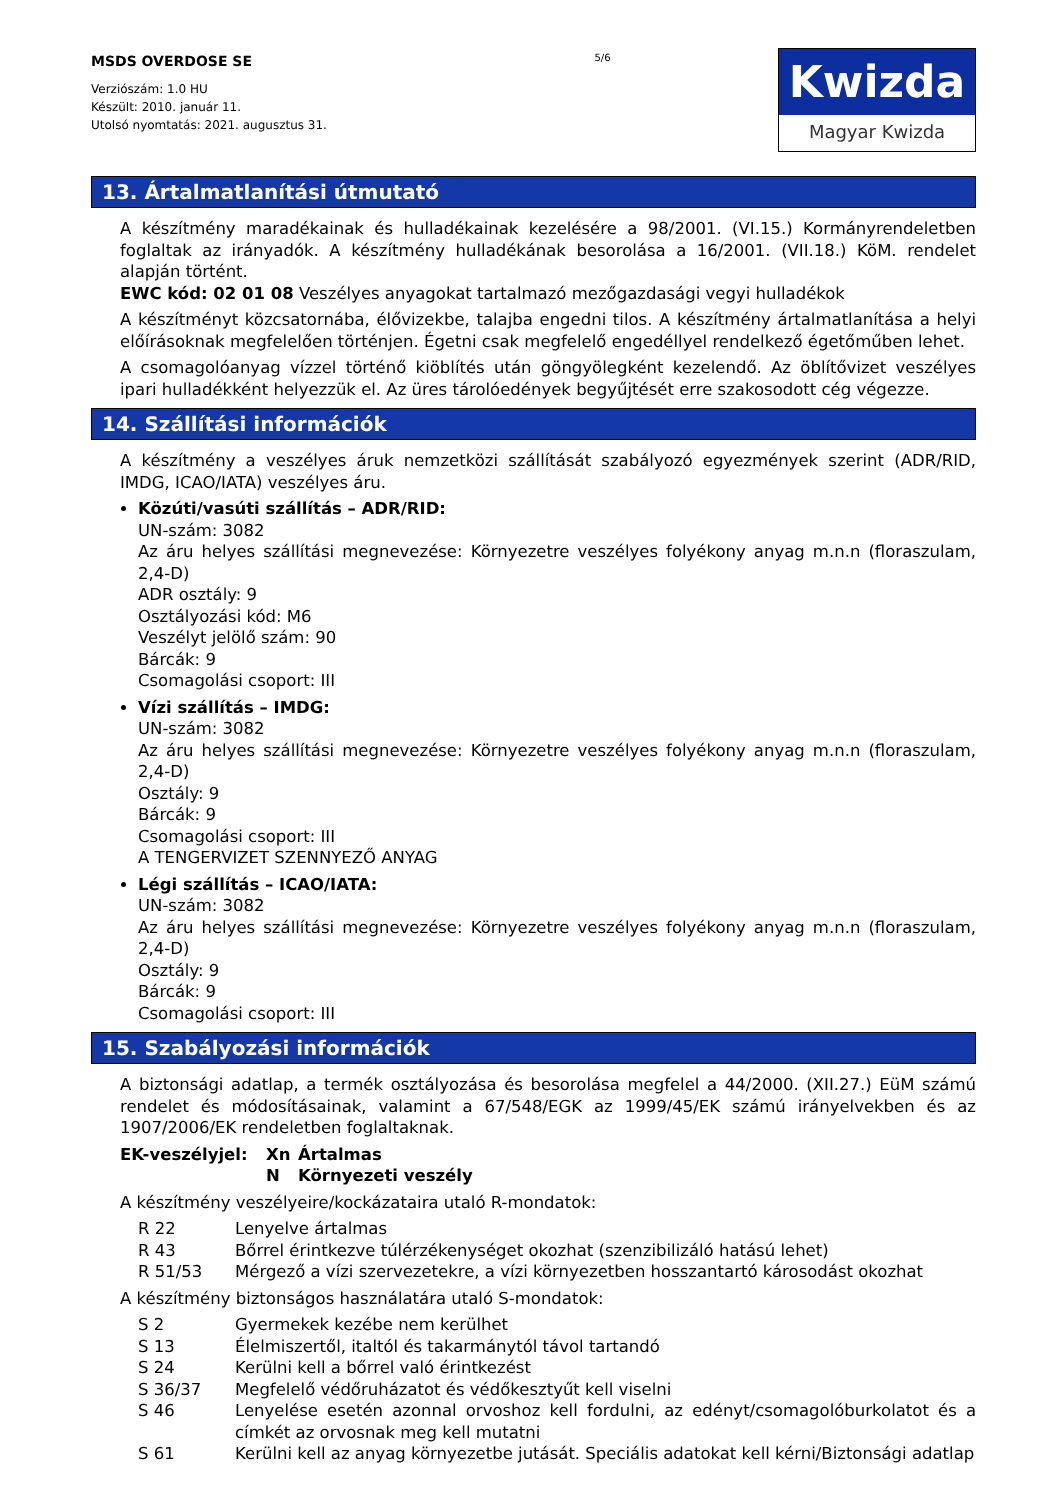MSDS OVERDOSE SE
Verziószám: 1.0 HU
Készült: 2010. január 11.
Utolsó nyomtatás: 2021. augusztus 31.
5/6
Kwizda
Magyar Kwizda
13. Ártalmatlanítási útmutató
A készítmény maradékainak és hulladékainak kezelésére a 98/2001. (VI.15.) Kormányrendeletben foglaltak az irányadók. A készítmény hulladékának besorolása a 16/2001. (VII.18.) KöM. rendelet alapján történt.
EWC kód: 02 01 08 Veszélyes anyagokat tartalmazó mezőgazdasági vegyi hulladékok
A készítményt közcsatornába, élővizekbe, talajba engedni tilos. A készítmény ártalmatlanítása a helyi előírásoknak megfelelően történjen. Égetni csak megfelelő engedéllyel rendelkező égetőműben lehet.
A csomagolóanyag vízzel történő kiöblítés után göngyölegként kezelendő. Az öblítővizet veszélyes ipari hulladékként helyezzük el. Az üres tárolóedények begyűjtését erre szakosodott cég végezze.
14. Szállítási információk
A készítmény a veszélyes áruk nemzetközi szállítását szabályozó egyezmények szerint (ADR/RID, IMDG, ICAO/IATA) veszélyes áru.
Közúti/vasúti szállítás – ADR/RID:
UN-szám: 3082
Az áru helyes szállítási megnevezése: Környezetre veszélyes folyékony anyag m.n.n (floraszulam, 2,4-D)
ADR osztály: 9
Osztályozási kód: M6
Veszélyt jelölő szám: 90
Bárcák: 9
Csomagolási csoport: III
Vízi szállítás – IMDG:
UN-szám: 3082
Az áru helyes szállítási megnevezése: Környezetre veszélyes folyékony anyag m.n.n (floraszulam, 2,4-D)
Osztály: 9
Bárcák: 9
Csomagolási csoport: III
A TENGERVIZET SZENNYEZŐ ANYAG
Légi szállítás – ICAO/IATA:
UN-szám: 3082
Az áru helyes szállítási megnevezése: Környezetre veszélyes folyékony anyag m.n.n (floraszulam, 2,4-D)
Osztály: 9
Bárcák: 9
Csomagolási csoport: III
15. Szabályozási információk
A biztonsági adatlap, a termék osztályozása és besorolása megfelel a 44/2000. (XII.27.) EüM számú rendelet és módosításainak, valamint a 67/548/EGK az 1999/45/EK számú irányelvekben és az 1907/2006/EK rendeletben foglaltaknak.
| EK-veszélyjel: | Xn | Ártalmas |
| | N | Környezeti veszély |
A készítmény veszélyeire/kockázataira utaló R-mondatok:
| R 22 | Lenyelve ártalmas |
| R 43 | Bőrrel érintkezve túlérzékenységet okozhat (szenzibilizáló hatású lehet) |
| R 51/53 | Mérgező a vízi szervezetekre, a vízi környezetben hosszantartó károsodást okozhat |
A készítmény biztonságos használatára utaló S-mondatok:
| S 2 | Gyermekek kezébe nem kerülhet |
| S 13 | Élelmiszertől, italtól és takarmánytól távol tartandó |
| S 24 | Kerülni kell a bőrrel való érintkezést |
| S 36/37 | Megfelelő védőruházatot és védőkesztyűt kell viselni |
| S 46 | Lenyelése esetén azonnal orvoshoz kell fordulni, az edényt/csomagolóburkolatot és a címkét az orvosnak meg kell mutatni |
| S 61 | Kerülni kell az anyag környezetbe jutását. Speciális adatokat kell kérni/Biztonsági adatlap |